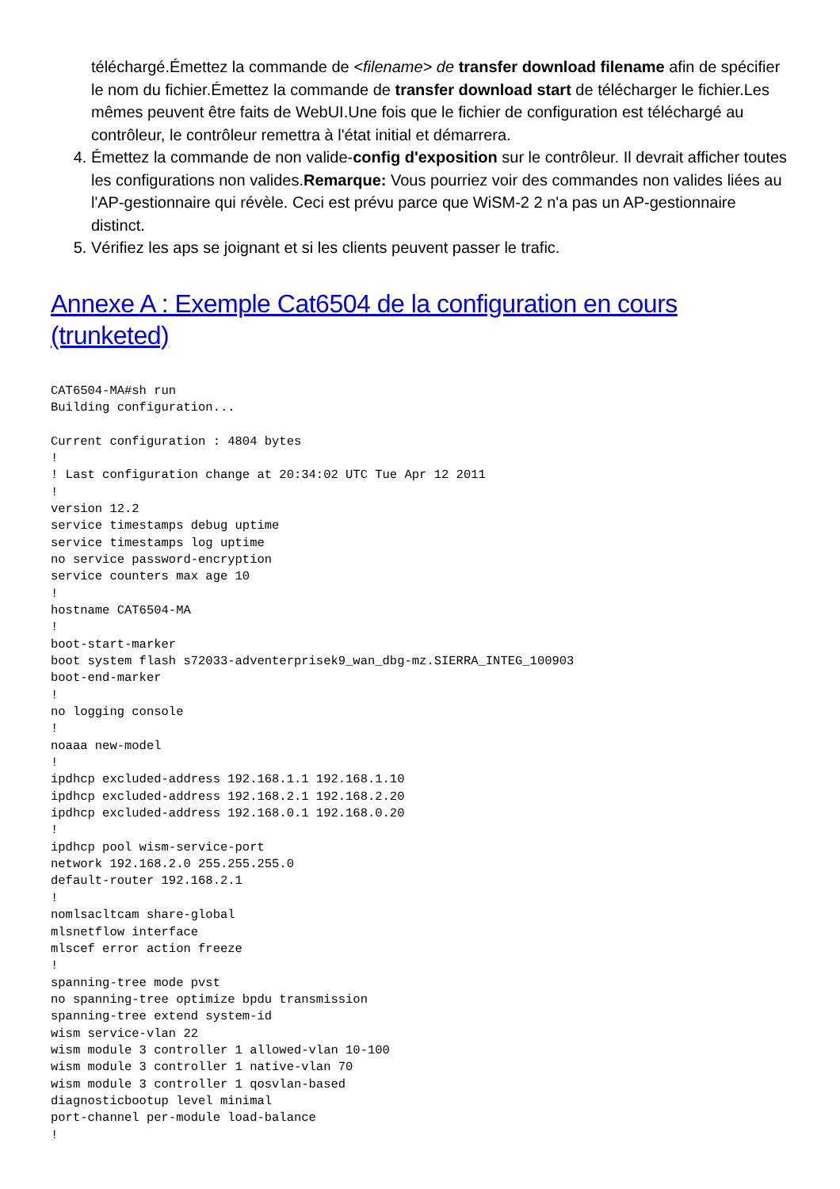téléchargé.Émettez la commande de <filename> de transfer download filename afin de spécifier le nom du fichier.Émettez la commande de transfer download start de télécharger le fichier.Les mêmes peuvent être faits de WebUI.Une fois que le fichier de configuration est téléchargé au contrôleur, le contrôleur remettra à l'état initial et démarrera.
4. Émettez la commande de non valide-config d'exposition sur le contrôleur. Il devrait afficher toutes les configurations non valides.Remarque: Vous pourriez voir des commandes non valides liées au l'AP-gestionnaire qui révèle. Ceci est prévu parce que WiSM-2 2 n'a pas un AP-gestionnaire distinct.
5. Vérifiez les aps se joignant et si les clients peuvent passer le trafic.
Annexe A : Exemple Cat6504 de la configuration en cours (trunketed)
CAT6504-MA#sh run
Building configuration...

Current configuration : 4804 bytes
!
! Last configuration change at 20:34:02 UTC Tue Apr 12 2011
!
version 12.2
service timestamps debug uptime
service timestamps log uptime
no service password-encryption
service counters max age 10
!
hostname CAT6504-MA
!
boot-start-marker
boot system flash s72033-adventerprisek9_wan_dbg-mz.SIERRA_INTEG_100903
boot-end-marker
!
no logging console
!
noaaa new-model
!
ipdhcp excluded-address 192.168.1.1 192.168.1.10
ipdhcp excluded-address 192.168.2.1 192.168.2.20
ipdhcp excluded-address 192.168.0.1 192.168.0.20
!
ipdhcp pool wism-service-port
network 192.168.2.0 255.255.255.0
default-router 192.168.2.1
!
nomlsacltcam share-global
mlsnetflow interface
mlscef error action freeze
!
spanning-tree mode pvst
no spanning-tree optimize bpdu transmission
spanning-tree extend system-id
wism service-vlan 22
wism module 3 controller 1 allowed-vlan 10-100
wism module 3 controller 1 native-vlan 70
wism module 3 controller 1 qosvlan-based
diagnosticbootup level minimal
port-channel per-module load-balance
!